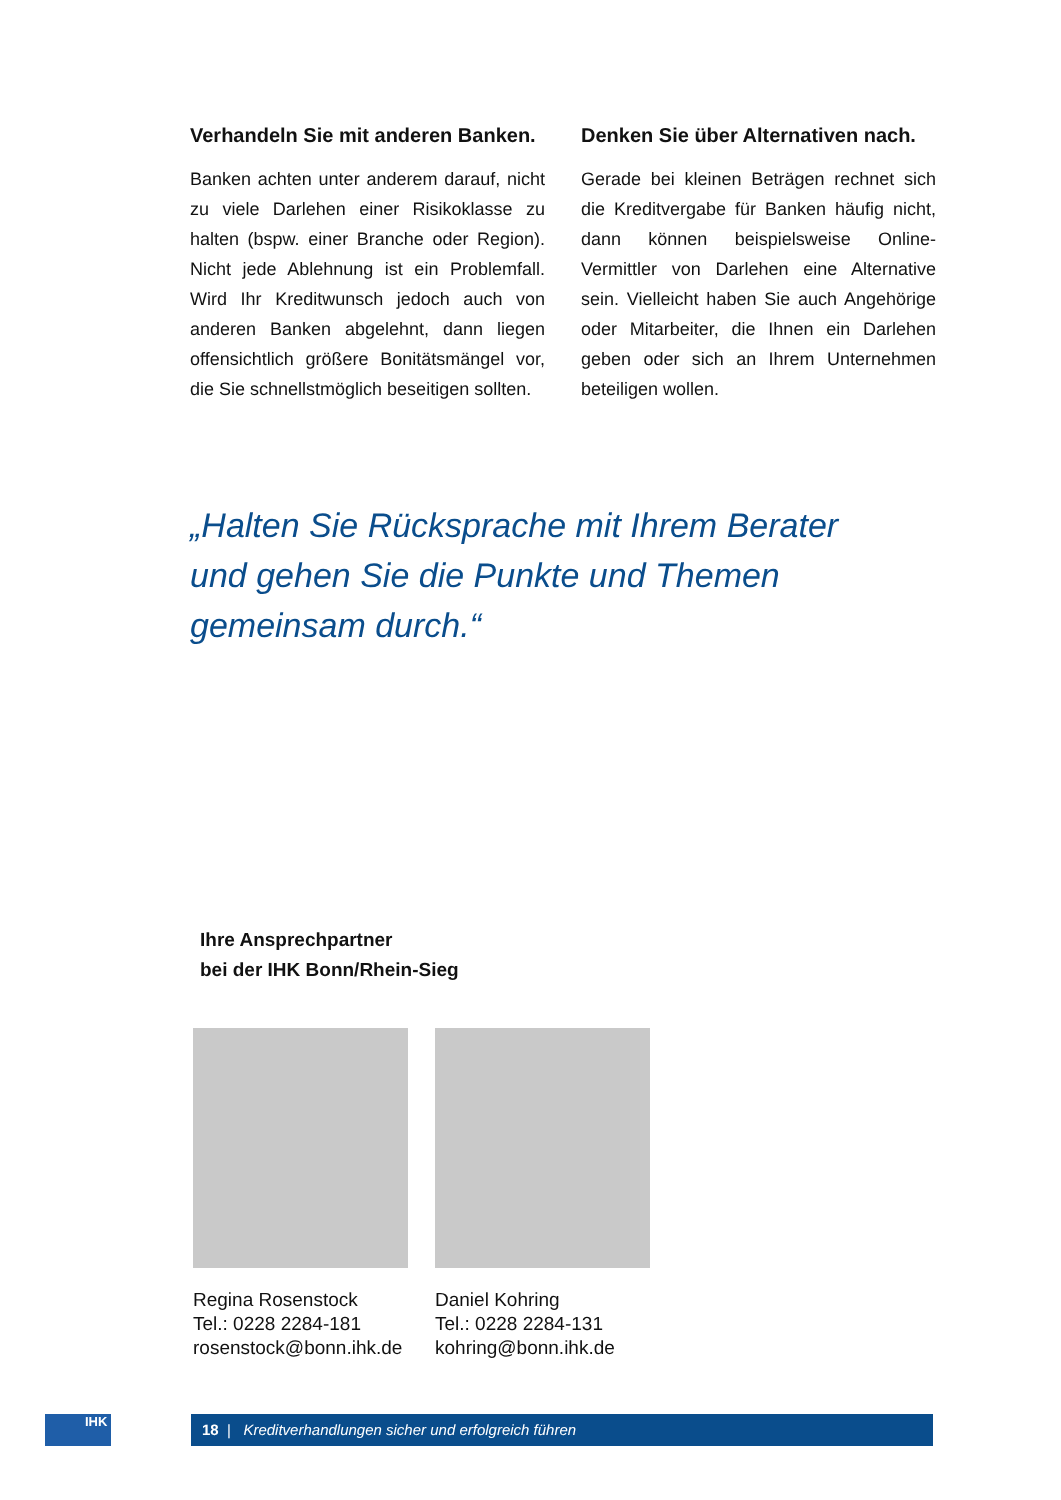Verhandeln Sie mit anderen Banken.
Banken achten unter anderem darauf, nicht zu viele Darlehen einer Risikoklasse zu halten (bspw. einer Branche oder Region). Nicht jede Ablehnung ist ein Problemfall. Wird Ihr Kreditwunsch jedoch auch von anderen Banken abgelehnt, dann liegen offensichtlich größere Bonitätsmängel vor, die Sie schnellstmöglich beseitigen sollten.
Denken Sie über Alternativen nach.
Gerade bei kleinen Beträgen rechnet sich die Kreditvergabe für Banken häufig nicht, dann können beispielsweise Online-Vermittler von Darlehen eine Alternative sein. Vielleicht haben Sie auch Angehörige oder Mitarbeiter, die Ihnen ein Darlehen geben oder sich an Ihrem Unternehmen beteiligen wollen.
„Halten Sie Rücksprache mit Ihrem Berater und gehen Sie die Punkte und Themen gemeinsam durch.“
Ihre Ansprechpartner
bei der IHK Bonn/Rhein-Sieg
Regina Rosenstock
Tel.: 0228 2284-181
rosenstock@bonn.ihk.de
Daniel Kohring
Tel.: 0228 2284-131
kohring@bonn.ihk.de
IHK 18 | Kreditverhandlungen sicher und erfolgreich führen